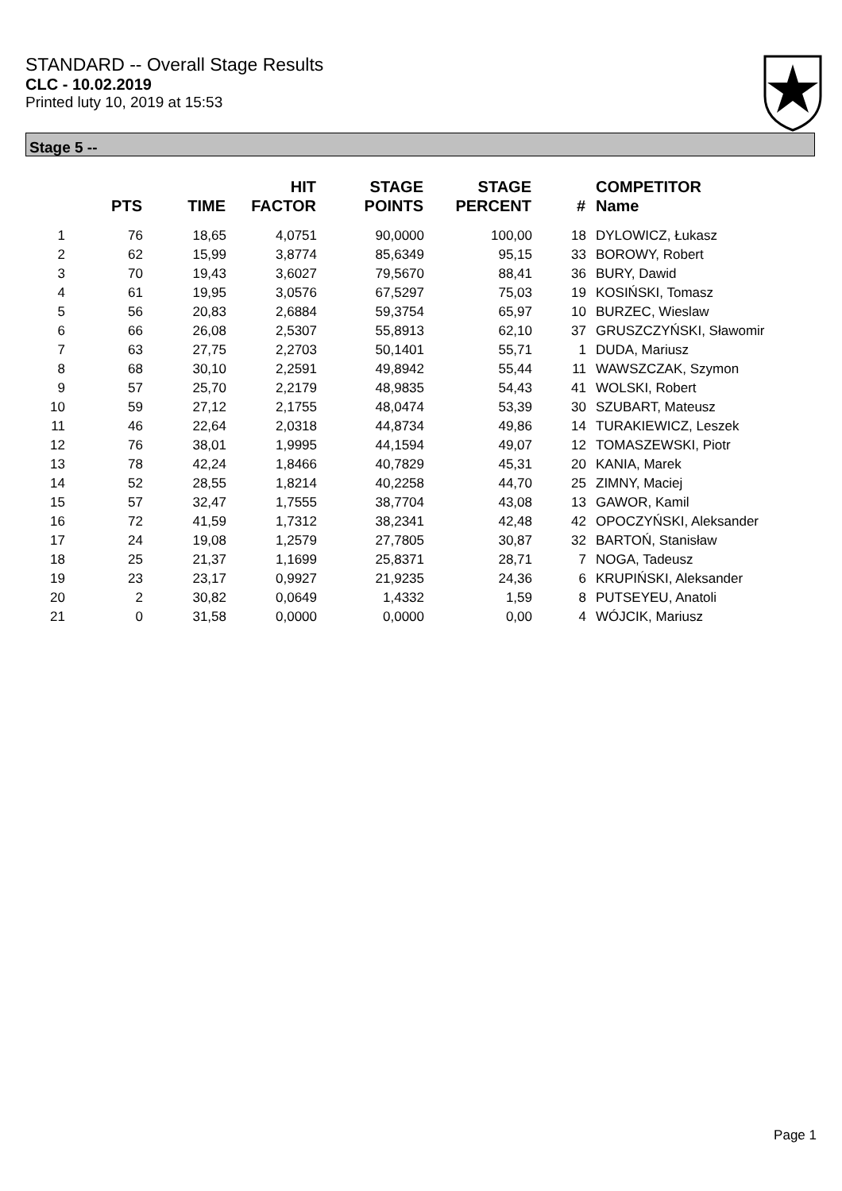STANDARD -- Overall Stage Results
CLC - 10.02.2019
Printed luty 10, 2019 at 15:53
Stage 5 --
| | PTS | TIME | HIT FACTOR | STAGE POINTS | STAGE PERCENT | # | COMPETITOR Name |
| --- | --- | --- | --- | --- | --- | --- | --- |
| 1 | 76 | 18,65 | 4,0751 | 90,0000 | 100,00 | 18 | DYLOWICZ, Łukasz |
| 2 | 62 | 15,99 | 3,8774 | 85,6349 | 95,15 | 33 | BOROWY, Robert |
| 3 | 70 | 19,43 | 3,6027 | 79,5670 | 88,41 | 36 | BURY, Dawid |
| 4 | 61 | 19,95 | 3,0576 | 67,5297 | 75,03 | 19 | KOSIŃSKI, Tomasz |
| 5 | 56 | 20,83 | 2,6884 | 59,3754 | 65,97 | 10 | BURZEC, Wieslaw |
| 6 | 66 | 26,08 | 2,5307 | 55,8913 | 62,10 | 37 | GRUSZCZYŃSKI, Sławomir |
| 7 | 63 | 27,75 | 2,2703 | 50,1401 | 55,71 | 1 | DUDA, Mariusz |
| 8 | 68 | 30,10 | 2,2591 | 49,8942 | 55,44 | 11 | WAWSZCZAK, Szymon |
| 9 | 57 | 25,70 | 2,2179 | 48,9835 | 54,43 | 41 | WOLSKI, Robert |
| 10 | 59 | 27,12 | 2,1755 | 48,0474 | 53,39 | 30 | SZUBART, Mateusz |
| 11 | 46 | 22,64 | 2,0318 | 44,8734 | 49,86 | 14 | TURAKIEWICZ, Leszek |
| 12 | 76 | 38,01 | 1,9995 | 44,1594 | 49,07 | 12 | TOMASZEWSKI, Piotr |
| 13 | 78 | 42,24 | 1,8466 | 40,7829 | 45,31 | 20 | KANIA, Marek |
| 14 | 52 | 28,55 | 1,8214 | 40,2258 | 44,70 | 25 | ZIMNY, Maciej |
| 15 | 57 | 32,47 | 1,7555 | 38,7704 | 43,08 | 13 | GAWOR, Kamil |
| 16 | 72 | 41,59 | 1,7312 | 38,2341 | 42,48 | 42 | OPOCZYŃSKI, Aleksander |
| 17 | 24 | 19,08 | 1,2579 | 27,7805 | 30,87 | 32 | BARTOŃ, Stanisław |
| 18 | 25 | 21,37 | 1,1699 | 25,8371 | 28,71 | 7 | NOGA, Tadeusz |
| 19 | 23 | 23,17 | 0,9927 | 21,9235 | 24,36 | 6 | KRUPIŃSKI, Aleksander |
| 20 | 2 | 30,82 | 0,0649 | 1,4332 | 1,59 | 8 | PUTSEYEU, Anatoli |
| 21 | 0 | 31,58 | 0,0000 | 0,0000 | 0,00 | 4 | WÓJCIK, Mariusz |
Page 1